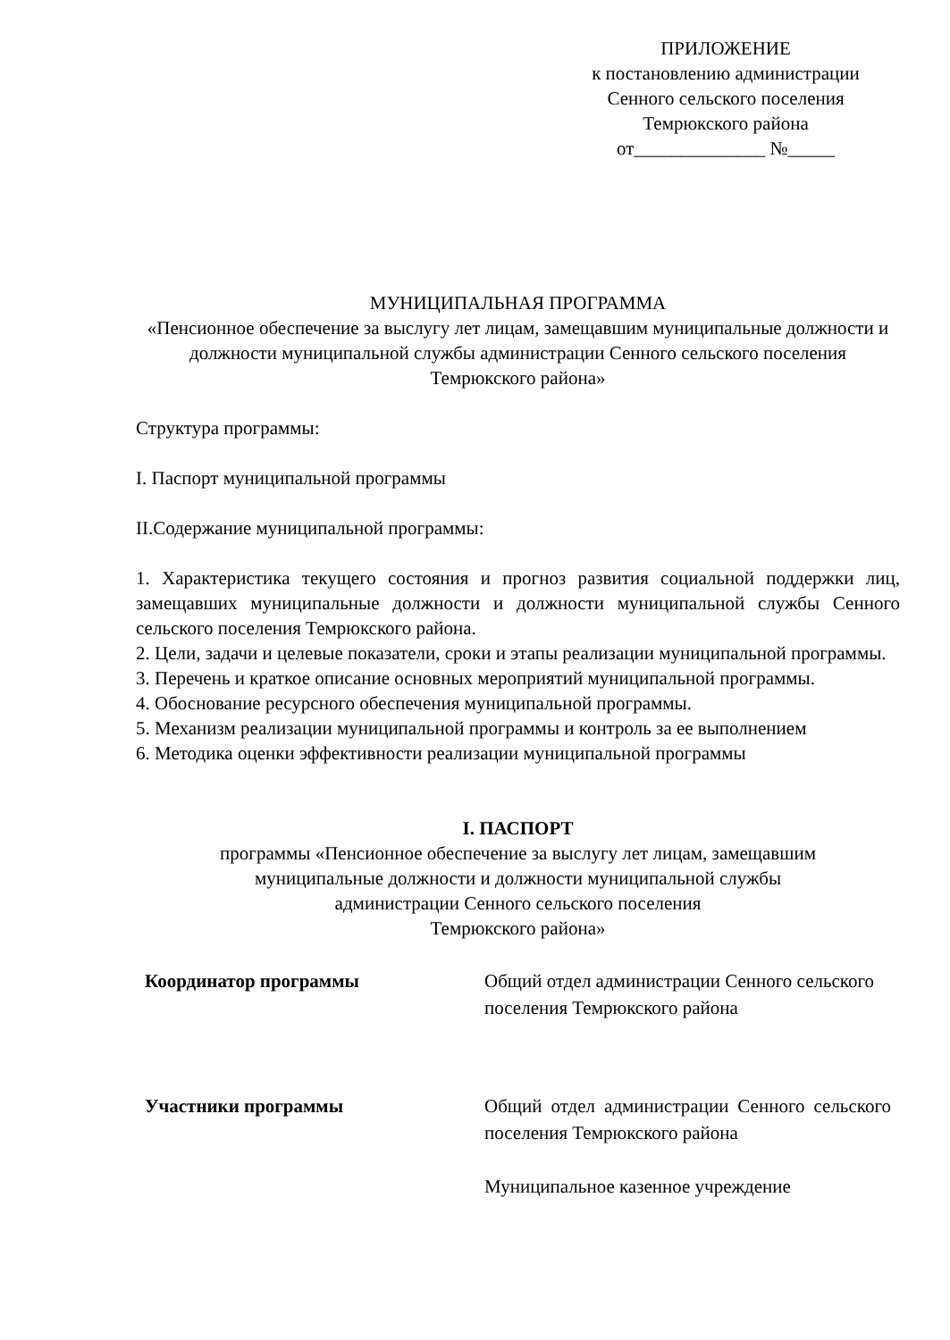ПРИЛОЖЕНИЕ
к постановлению администрации
Сенного сельского поселения
Темрюкского района
от______________ №_____
МУНИЦИПАЛЬНАЯ ПРОГРАММА
«Пенсионное обеспечение за выслугу лет лицам, замещавшим муниципальные должности и должности муниципальной службы администрации Сенного сельского поселения Темрюкского района»
Структура программы:
I. Паспорт муниципальной программы
II.Содержание муниципальной программы:
1. Характеристика текущего состояния и прогноз развития социальной поддержки лиц, замещавших муниципальные должности и должности муниципальной службы Сенного сельского поселения Темрюкского района.
2. Цели, задачи и целевые показатели, сроки и этапы реализации муниципальной программы.
3. Перечень и краткое описание основных мероприятий муниципальной программы.
4. Обоснование ресурсного обеспечения муниципальной программы.
5. Механизм реализации муниципальной программы и контроль за ее выполнением
6. Методика оценки эффективности реализации муниципальной программы
I. ПАСПОРТ
программы «Пенсионное обеспечение за выслугу лет лицам, замещавшим муниципальные должности и должности муниципальной службы администрации Сенного сельского поселения
Темрюкского района»
| Координатор программы | Общий отдел администрации Сенного сельского поселения Темрюкского района |
| Участники программы | Общий отдел администрации Сенного сельского поселения Темрюкского района Муниципальное казенное учреждение |